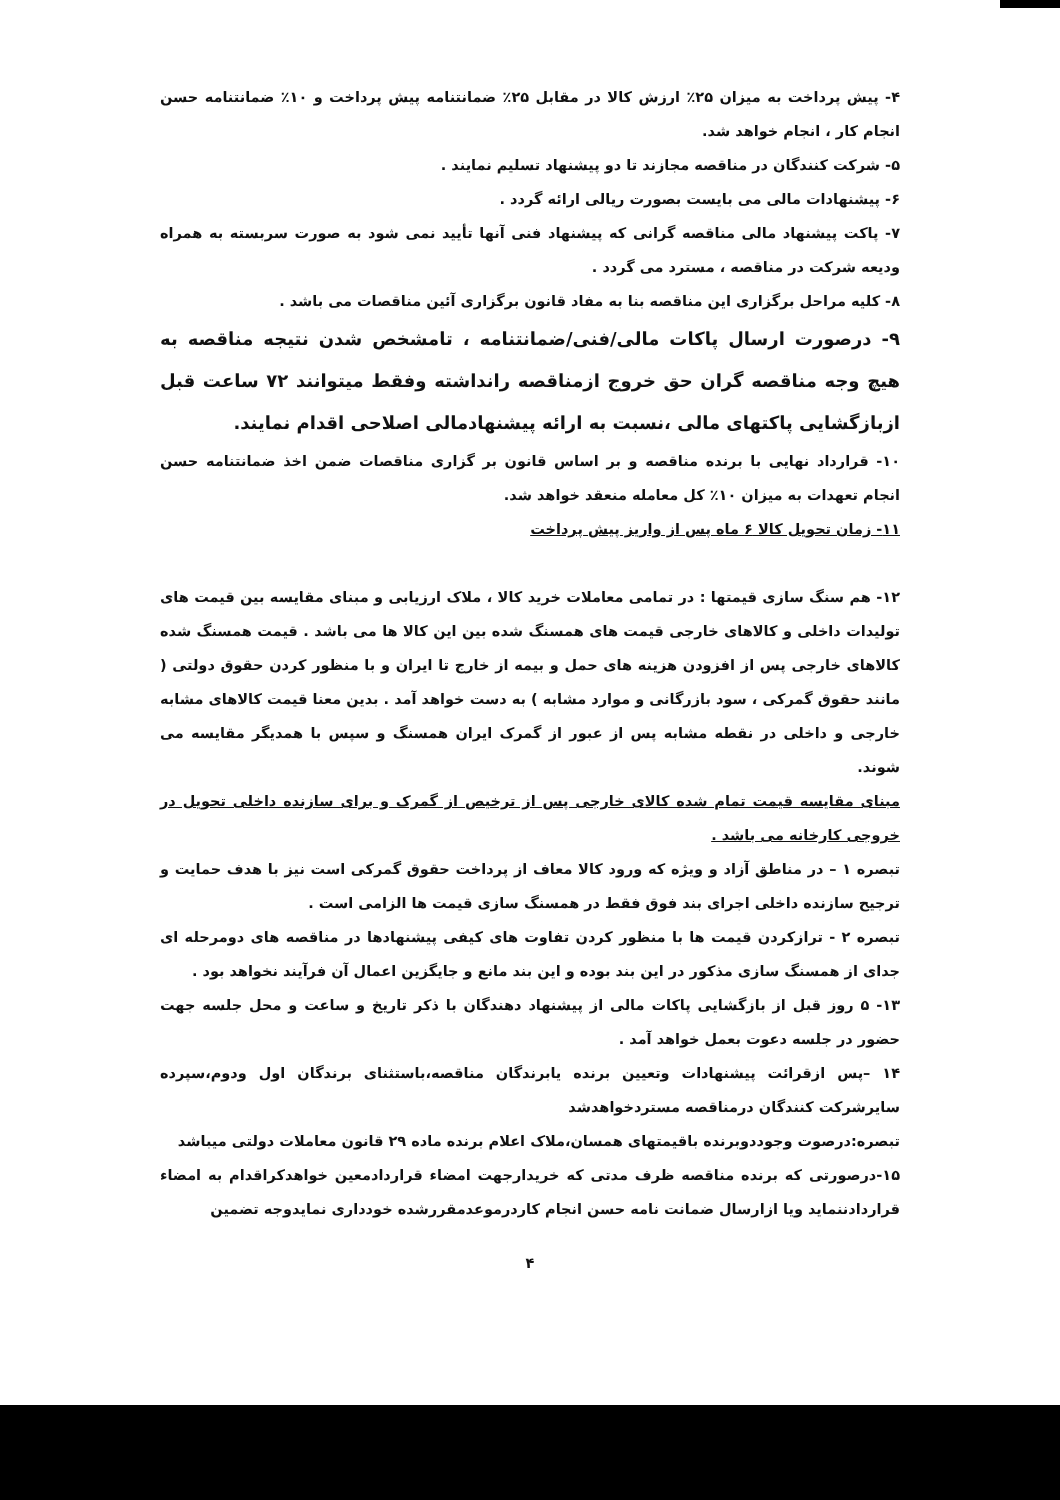۴- پیش پرداخت به میزان ۲۵٪ ارزش کالا در مقابل ۲۵٪ ضمانتنامه پیش پرداخت و ۱۰٪ ضمانتنامه حسن انجام کار ، انجام خواهد شد.
۵- شرکت کنندگان در مناقصه مجازند تا دو پیشنهاد تسلیم نمایند .
۶- پیشنهادات مالی می بایست بصورت ریالی ارائه گردد .
۷- پاکت پیشنهاد مالی مناقصه گرانی که پیشنهاد فنی آنها تأیید نمی شود به صورت سربسته به همراه ودیعه شرکت در مناقصه ، مسترد می گردد .
۸- کلیه مراحل برگزاری این مناقصه بنا به مفاد قانون برگزاری آئین مناقصات می باشد .
۹- درصورت ارسال پاکات مالی/فنی/ضمانتنامه ، تامشخص شدن نتیجه مناقصه به هیچ وجه مناقصه گران حق خروج ازمناقصه رانداشته وفقط میتوانند ۷۲ ساعت قبل ازبازگشایی پاکتهای مالی ،نسبت به ارائه پیشنهادمالی اصلاحی اقدام نمایند.
۱۰- قرارداد نهایی با برنده مناقصه و بر اساس قانون بر گزاری مناقصات ضمن اخذ ضمانتنامه حسن انجام تعهدات به میزان ۱۰٪ کل معامله منعقد خواهد شد.
۱۱- زمان تحویل کالا ۶ ماه پس از واریز پیش پرداخت
۱۲- هم سنگ سازی قیمتها : در تمامی معاملات خرید کالا ، ملاک ارزیابی و مبنای مقایسه بین قیمت های تولیدات داخلی و کالاهای خارجی قیمت های همسنگ شده بین این کالا ها می باشد . قیمت همسنگ شده کالاهای خارجی پس از افزودن هزینه های حمل و بیمه از خارج تا ایران و با منظور کردن حقوق دولتی ( مانند حقوق گمرکی ، سود بازرگانی و موارد مشابه ) به دست خواهد آمد . بدین معنا قیمت کالاهای مشابه خارجی و داخلی در نقطه مشابه پس از عبور از گمرک ایران همسنگ و سپس با همدیگر مقایسه می شوند.
مبنای مقایسه قیمت تمام شده کالای خارجی پس از ترخیص از گمرک و برای سازنده داخلی تحویل در خروجی کارخانه می باشد .
تبصره ۱ – در مناطق آزاد و ویژه که ورود کالا معاف از پرداخت حقوق گمرکی است نیز با هدف حمایت و ترجیح سازنده داخلی اجرای بند فوق فقط در همسنگ سازی قیمت ها الزامی است .
تبصره ۲ - ترازکردن قیمت ها با منظور کردن تفاوت های کیفی پیشنهادها در مناقصه های دومرحله ای جدای از همسنگ سازی مذکور در این بند بوده و این بند مانع و جایگزین اعمال آن فرآیند نخواهد بود .
۱۳- ۵ روز قبل از بازگشایی پاکات مالی از پیشنهاد دهندگان با ذکر تاریخ و ساعت و محل جلسه جهت حضور در جلسه دعوت بعمل خواهد آمد .
۱۴ –پس ازقرائت پیشنهادات وتعیین برنده یابرندگان مناقصه،باستثنای برندگان اول ودوم،سپرده سایرشرکت کنندگان درمناقصه مستردخواهدشد
تبصره:درصوت وجوددوبرنده باقیمتهای همسان،ملاک اعلام برنده ماده ۲۹ قانون معاملات دولتی میباشد
۱۵-درصورتی که برنده مناقصه ظرف مدتی که خریدارجهت امضاء قراردادمعین خواهدکراقدام به امضاء قراردادننماید ویا ازارسال ضمانت نامه حسن انجام کاردرموعدمقررشده خودداری نمایدوجه تضمین
۴